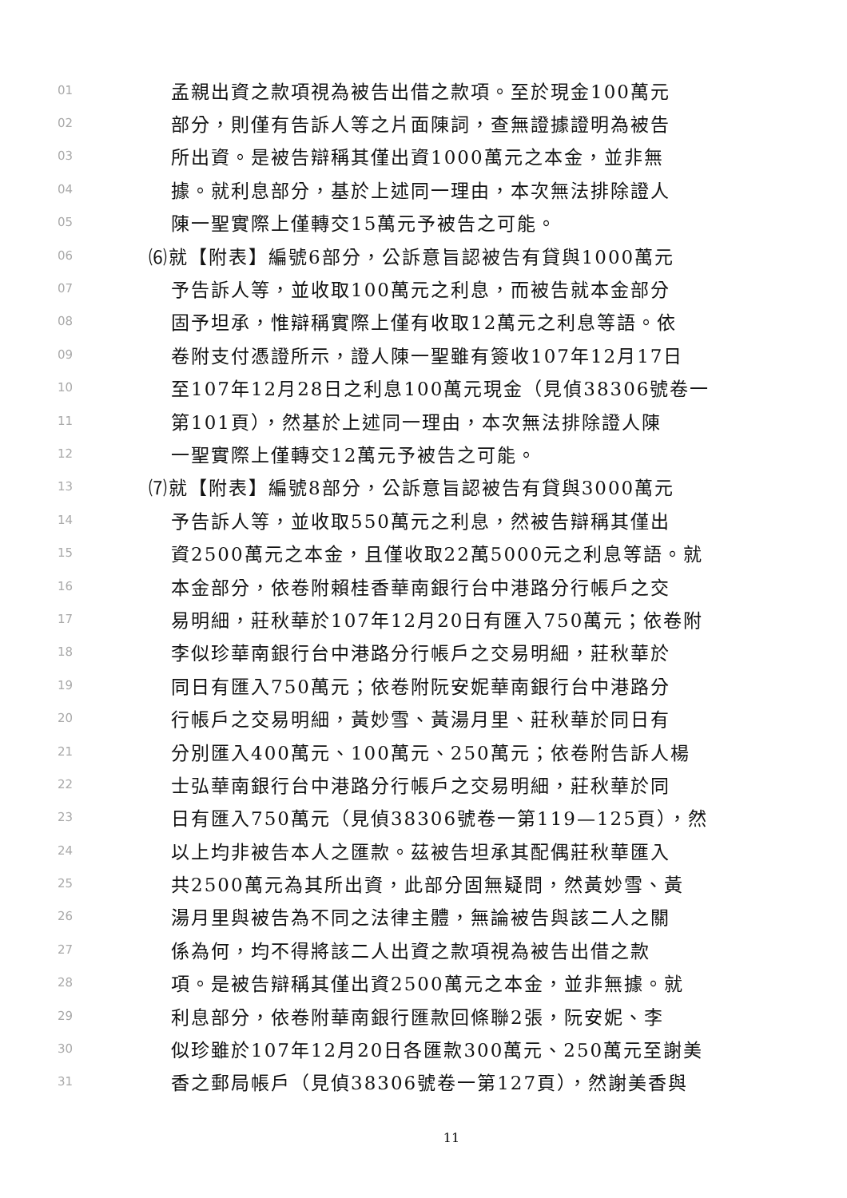01 孟親出資之款項視為被告出借之款項。至於現金100萬元
02 部分，則僅有告訴人等之片面陳詞，查無證據證明為被告
03 所出資。是被告辯稱其僅出資1000萬元之本金，並非無
04 據。就利息部分，基於上述同一理由，本次無法排除證人
05 陳一聖實際上僅轉交15萬元予被告之可能。
06 ⑹就【附表】編號6部分，公訴意旨認被告有貸與1000萬元
07 予告訴人等，並收取100萬元之利息，而被告就本金部分
08 固予坦承，惟辯稱實際上僅有收取12萬元之利息等語。依
09 卷附支付憑證所示，證人陳一聖雖有簽收107年12月17日
10 至107年12月28日之利息100萬元現金（見偵38306號卷一
11 第101頁），然基於上述同一理由，本次無法排除證人陳
12 一聖實際上僅轉交12萬元予被告之可能。
13 ⑺就【附表】編號8部分，公訴意旨認被告有貸與3000萬元
14 予告訴人等，並收取550萬元之利息，然被告辯稱其僅出
15 資2500萬元之本金，且僅收取22萬5000元之利息等語。就
16 本金部分，依卷附賴桂香華南銀行台中港路分行帳戶之交
17 易明細，莊秋華於107年12月20日有匯入750萬元；依卷附
18 李似珍華南銀行台中港路分行帳戶之交易明細，莊秋華於
19 同日有匯入750萬元；依卷附阮安妮華南銀行台中港路分
20 行帳戶之交易明細，黃妙雪、黃湯月里、莊秋華於同日有
21 分別匯入400萬元、100萬元、250萬元；依卷附告訴人楊
22 士弘華南銀行台中港路分行帳戶之交易明細，莊秋華於同
23 日有匯入750萬元（見偵38306號卷一第119—125頁），然
24 以上均非被告本人之匯款。茲被告坦承其配偶莊秋華匯入
25 共2500萬元為其所出資，此部分固無疑問，然黃妙雪、黃
26 湯月里與被告為不同之法律主體，無論被告與該二人之關
27 係為何，均不得將該二人出資之款項視為被告出借之款
28 項。是被告辯稱其僅出資2500萬元之本金，並非無據。就
29 利息部分，依卷附華南銀行匯款回條聯2張，阮安妮、李
30 似珍雖於107年12月20日各匯款300萬元、250萬元至謝美
31 香之郵局帳戶（見偵38306號卷一第127頁），然謝美香與
11